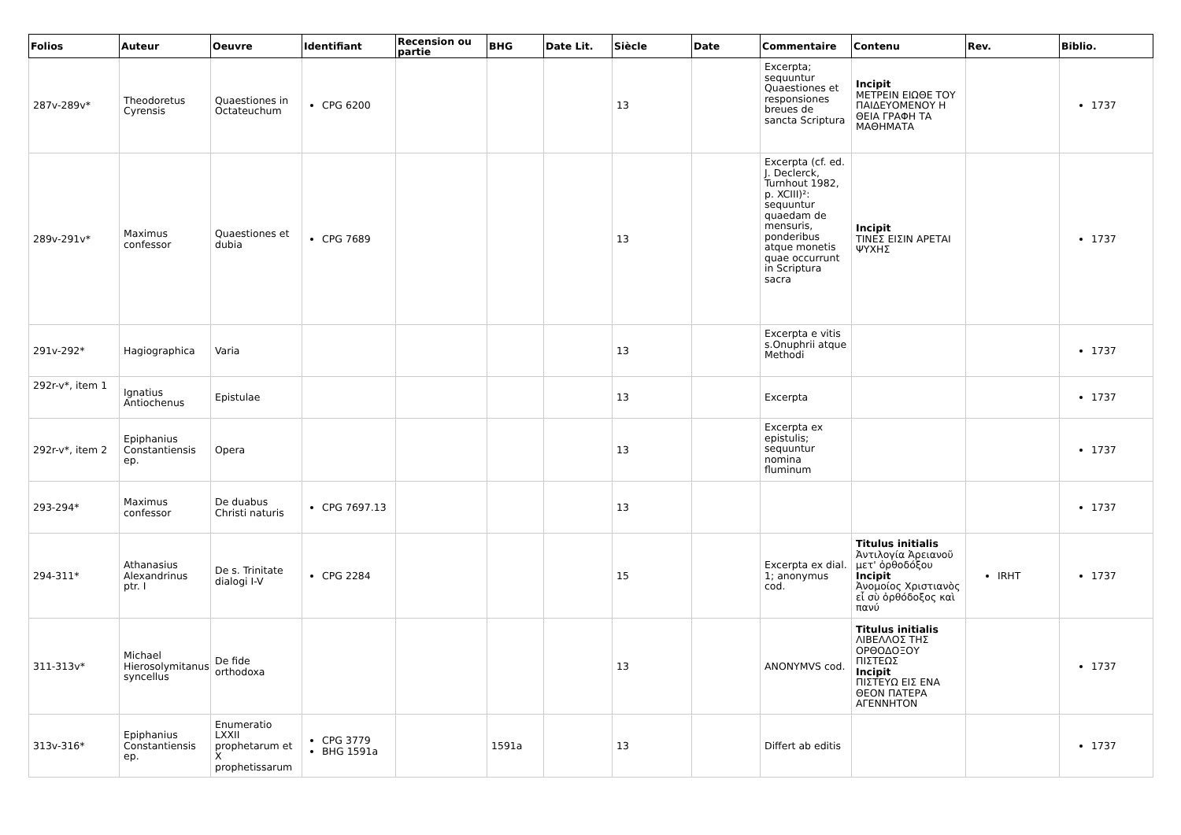| Folios | Auteur | Oeuvre | Identifiant | Recension ou partie | BHG | Date Lit. | Siècle | Date | Commentaire | Contenu | Rev. | Biblio. |
| --- | --- | --- | --- | --- | --- | --- | --- | --- | --- | --- | --- | --- |
| 287v-289v* | Theodoretus Cyrensis | Quaestiones in Octateuchum | CPG 6200 | | | | 13 | | Excerpta; sequuntur Quaestiones et responsiones breues de sancta Scriptura | Incipit ΜΕΤΡΕΙΝ ΕΙΩΘΕ ΤΟΥ ΠΑΙΔΕΥΟΜΕΝΟΥ Η ΘΕΙΑ ΓΡΑΦΗ ΤΑ ΜΑΘΗΜΑΤΑ | | 1737 |
| 289v-291v* | Maximus confessor | Quaestiones et dubia | CPG 7689 | | | | 13 | | Excerpta (cf. ed. J. Declerck, Turnhout 1982, p. XCIII)²: sequuntur quaedam de mensuris, ponderibus atque monetis quae occurrunt in Scriptura sacra | Incipit ΤΙΝΕΣ ΕΙΣΙΝ ΑΡΕΤΑΙ ΨΥΧΗΣ | | 1737 |
| 291v-292* | Hagiographica | Varia | | | | | 13 | | Excerpta e vitis s.Onuphrii atque Methodi | | | 1737 |
| 292r-v*, item 1 | Ignatius Antiochenus | Epistulae | | | | | 13 | | Excerpta | | | 1737 |
| 292r-v*, item 2 | Epiphanius Constantiensis ep. | Opera | | | | | 13 | | Excerpta ex epistulis; sequuntur nomina fluminum | | | 1737 |
| 293-294* | Maximus confessor | De duabus Christi naturis | CPG 7697.13 | | | | 13 | | | | | 1737 |
| 294-311* | Athanasius Alexandrinus ptr. I | De s. Trinitate dialogi I-V | CPG 2284 | | | | 15 | | Excerpta ex dial. 1; anonymus cod. | Titulus initialis Ἀντιλογία Ἀρειανοῦ μετ' ὀρθοδόξου Incipit Ἀνομοίος Χριστιανὸς εἶ σὺ ὀρθόδοξος καὶ πανύ | IRHT | 1737 |
| 311-313v* | Michael Hierosolymitanus syncellus | De fide orthodoxa | | | | | 13 | | ANONYMVS cod. | Titulus initialis ΛΙΒΕΛΛΟΣ ΤΗΣ ΟΡΘΟΔΟΞΟΥ ΠΙΣΤΕΩΣ Incipit ΠΙΣΤΕΥΩ ΕΙΣ ΕΝΑ ΘΕΟΝ ΠΑΤΕΡΑ ΑΓΕΝΝΗΤΟΝ | | 1737 |
| 313v-316* | Epiphanius Constantiensis ep. | Enumeratio LXXII prophetarum et X prophetissarum | CPG 3779 BHG 1591a | | 1591a | | 13 | | Differt ab editis | | | 1737 |